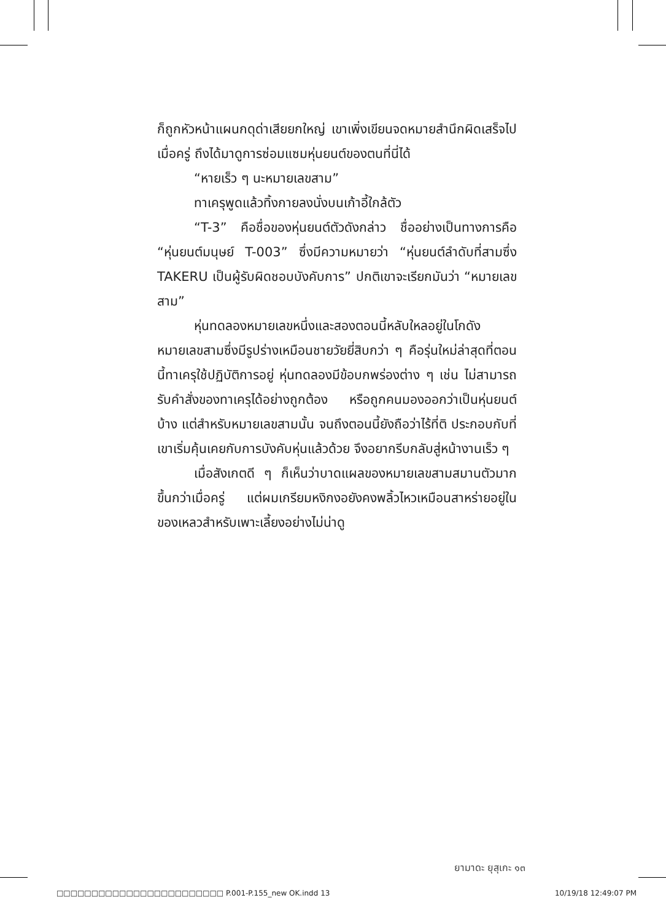ก็ถูกหัวหน้าแผนกดุด่าเสียยกใหญ่ เขาเพิ่งเขียนจดหมายสำนึกผิดเสร็จไปเมื่อครู่ ถึงได้มาดูการซ่อมแซมหุ่นยนต์ของตนที่นี่ได้
“หายเร็ว ๆ นะหมายเลขสาม”
ทาเครุพูดแล้วทิ้งกายลงนั่งบนเก้าอี้ใกล้ตัว
“T-3” คือชื่อของหุ่นยนต์ตัวดังกล่าว ชื่ออย่างเป็นทางการคือ “หุ่นยนต์มนุษย์ T-003” ซึ่งมีความหมายว่า “หุ่นยนต์ลำดับที่สามซึ่ง TAKERU เป็นผู้รับผิดชอบบังคับการ” ปกติเขาจะเรียกมันว่า “หมายเลขสาม”
หุ่นทดลองหมายเลขหนึ่งและสองตอนนี้หลับใหลอยู่ในโกดัง หมายเลขสามซึ่งมีรูปร่างเหมือนชายวัยยี่สิบกว่า ๆ คือรุ่นใหม่ล่าสุดที่ตอนนี้ทาเครุใช้ปฏิบัติการอยู่ หุ่นทดลองมีข้อบกพร่องต่าง ๆ เช่น ไม่สามารถรับคำสั่งของทาเครุได้อย่างถูกต้อง หรือถูกคนมองออกว่าเป็นหุ่นยนต์บ้าง แต่สำหรับหมายเลขสามนั้น จนถึงตอนนี้ยังถือว่าไร้ที่ติ ประกอบกับที่เขาเริ่มคุ้นเคยกับการบังคับหุ่นแล้วด้วย จึงอยากรีบกลับสู่หน้างานเร็ว ๆ
เมื่อสังเกตดี ๆ ก็เห็นว่าบาดแผลของหมายเลขสามสมานตัวมากขึ้นกว่าเมื่อครู่ แต่ผมเกรียมหงิกงอยังคงพลิ้วไหวเหมือนสาหร่ายอยู่ในของเหลวสำหรับเพาะเลี้ยงอย่างไม่น่าดู
ยามาดะ ยุสุเกะ ๑๓
□□□□□□□□□□□□□□□□□□□□□□□□ P.001-P.155_new OK.indd 13 10/19/18 12:49:07 PM